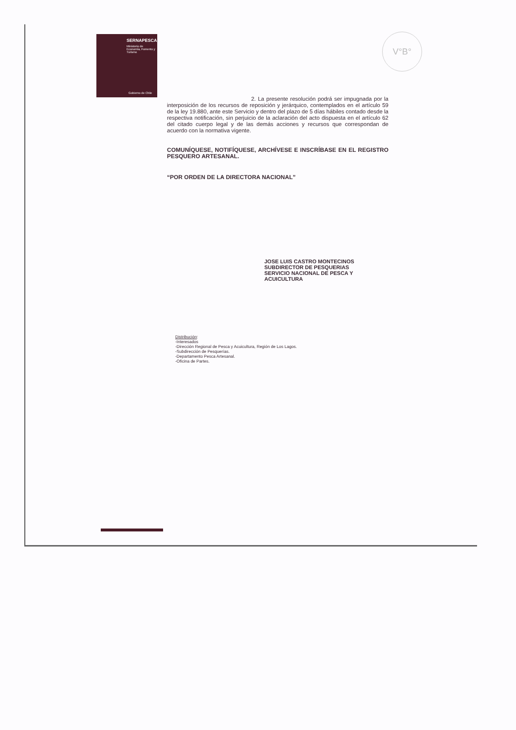SERNAPESCA
Ministerio de Economía, Fomento y Turismo
Gobierno de Chile
V°B°
2. La presente resolución podrá ser impugnada por la interposición de los recursos de reposición y jerárquico, contemplados en el artículo 59 de la ley 19.880, ante este Servicio y dentro del plazo de 5 días hábiles contado desde la respectiva notificación, sin perjuicio de la aclaración del acto dispuesta en el artículo 62 del citado cuerpo legal y de las demás acciones y recursos que correspondan de acuerdo con la normativa vigente.
COMUNÍQUESE, NOTIFÍQUESE, ARCHÍVESE E INSCRÍBASE EN EL REGISTRO PESQUERO ARTESANAL.
“POR ORDEN DE LA DIRECTORA NACIONAL”
JOSE LUIS CASTRO MONTECINOS
SUBDIRECTOR DE PESQUERIAS
SERVICIO NACIONAL DE PESCA Y ACUICULTURA
Distribución:
-Interesados
-Dirección Regional de Pesca y Acuicultura, Región de Los Lagos.
-Subdirección de Pesquerías.
-Departamento Pesca Artesanal.
-Oficina de Partes.